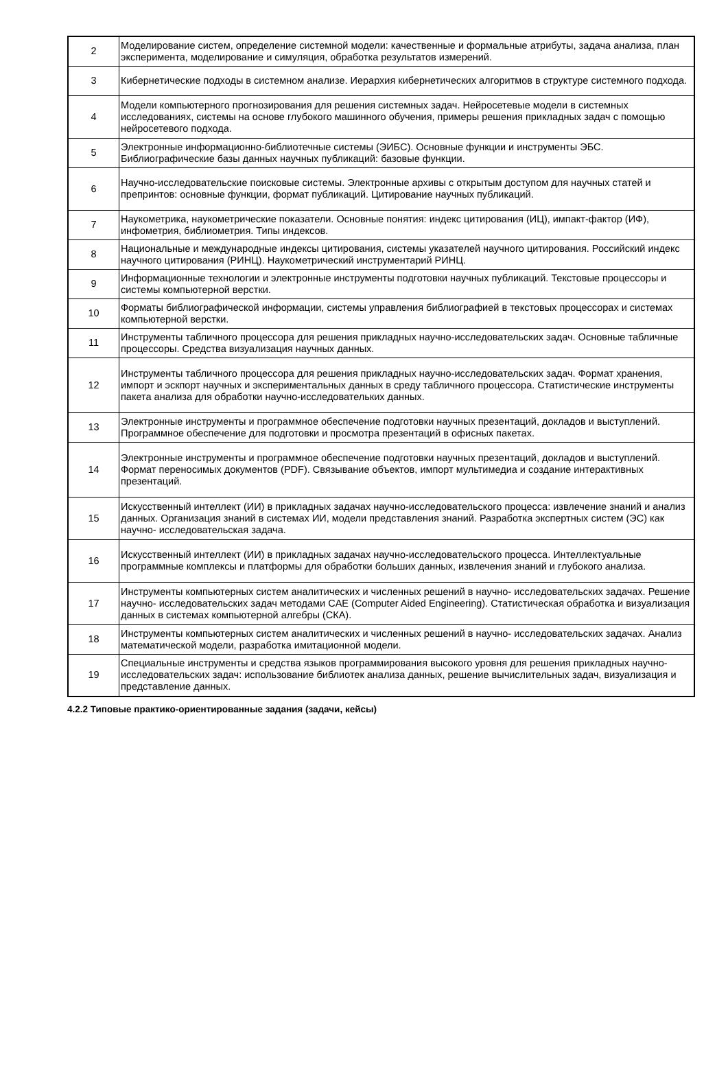| 2 | Моделирование систем, определение системной модели: качественные и формальные атрибуты, задача анализа, план эксперимента, моделирование и симуляция, обработка результатов измерений. |
| 3 | Кибернетические подходы в системном анализе. Иерархия кибернетических алгоритмов в структуре системного подхода. |
| 4 | Модели компьютерного прогнозирования для решения системных задач. Нейросетевые модели в системных исследованиях, системы на основе глубокого машинного обучения, примеры решения прикладных задач с помощью нейросетевого подхода. |
| 5 | Электронные информационно-библиотечные системы (ЭИБС). Основные функции и инструменты ЭБС. Библиографические базы данных научных публикаций: базовые функции. |
| 6 | Научно-исследовательские поисковые системы. Электронные архивы с открытым доступом для научных статей и препринтов: основные функции, формат публикаций. Цитирование научных публикаций. |
| 7 | Наукометрика, наукометрические показатели. Основные понятия: индекс цитирования (ИЦ), импакт-фактор (ИФ), инфометрия, библиометрия. Типы индексов. |
| 8 | Национальные и международные индексы цитирования, системы указателей научного цитирования. Российский индекс научного цитирования (РИНЦ). Наукометрический инструментарий РИНЦ. |
| 9 | Информационные технологии и электронные инструменты подготовки научных публикаций. Текстовые процессоры и системы компьютерной верстки. |
| 10 | Форматы библиографической информации, системы управления библиографией в текстовых процессорах и системах компьютерной верстки. |
| 11 | Инструменты табличного процессора для решения прикладных научно-исследовательских задач. Основные табличные процессоры. Средства визуализация научных данных. |
| 12 | Инструменты табличного процессора для решения прикладных научно-исследовательских задач. Формат хранения, импорт и эскпорт научных и экспериментальных данных в среду табличного процессора. Статистические инструменты пакета анализа для обработки научно-исследовательких данных. |
| 13 | Электронные инструменты и программное обеспечение подготовки научных презентаций, докладов и выступлений. Программное обеспечение для подготовки и просмотра презентаций в офисных пакетах. |
| 14 | Электронные инструменты и программное обеспечение подготовки научных презентаций, докладов и выступлений. Формат переносимых документов (PDF). Связывание объектов, импорт мультимедиа и создание интерактивных презентаций. |
| 15 | Искусственный интеллект (ИИ) в прикладных задачах научно-исследовательского процесса: извлечение знаний и анализ данных. Организация знаний в системах ИИ, модели представления знаний. Разработка экспертных систем (ЭС) как научно- исследовательская задача. |
| 16 | Искусственный интеллект (ИИ) в прикладных задачах научно-исследовательского процесса. Интеллектуальные программные комплексы и платформы для обработки больших данных, извлечения знаний и глубокого анализа. |
| 17 | Инструменты компьютерных систем аналитических и численных решений в научно- исследовательских задачах. Решение научно- исследовательских задач методами CAE (Computer Aided Engineering). Статистическая обработка и визуализация данных в системах компьютерной алгебры (СКА). |
| 18 | Инструменты компьютерных систем аналитических и численных решений в научно- исследовательских задачах. Анализ математической модели, разработка имитационной модели. |
| 19 | Специальные инструменты и средства языков программирования высокого уровня для решения прикладных научно- исследовательских задач: использование библиотек анализа данных, решение вычислительных задач, визуализация и представление данных. |
4.2.2 Типовые практико-ориентированные задания (задачи, кейсы)